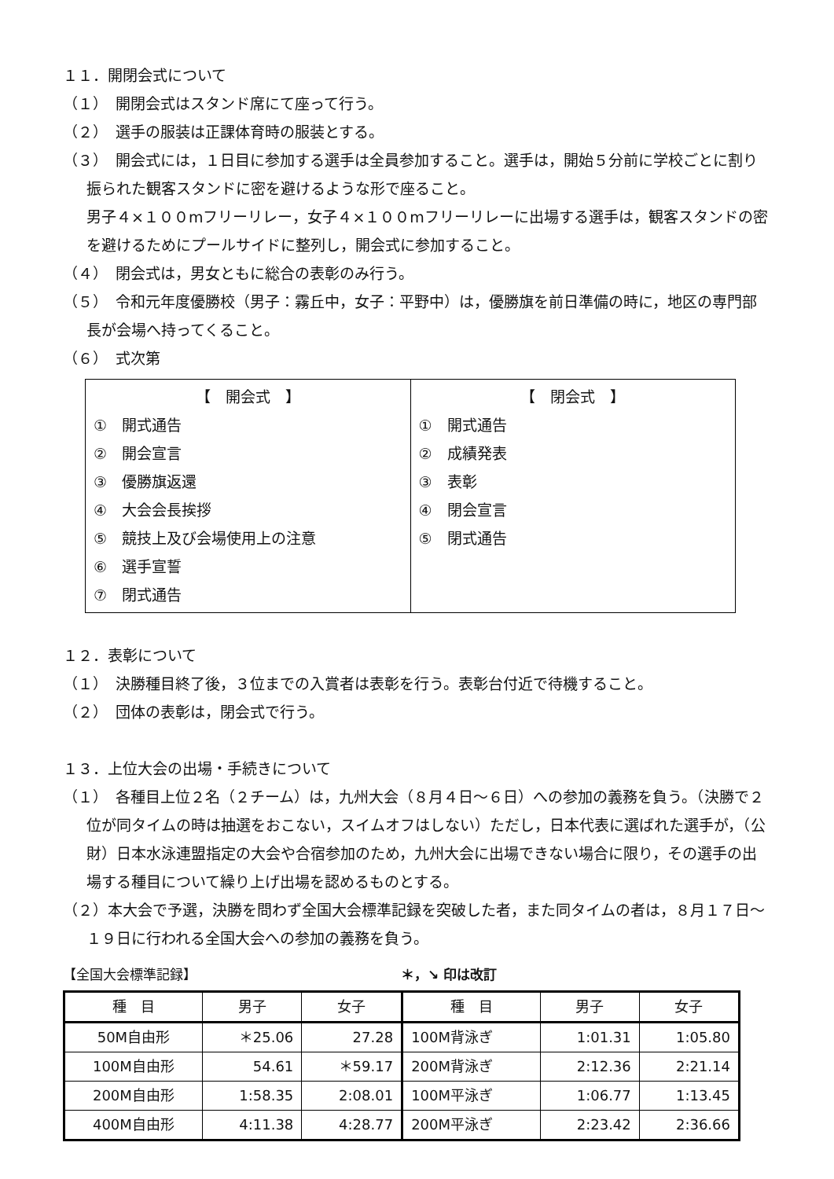１１．開閉会式について
（１）　開閉会式はスタンド席にて座って行う。
（２）　選手の服装は正課体育時の服装とする。
（３）　開会式には，１日目に参加する選手は全員参加すること。選手は，開始５分前に学校ごとに割り振られた観客スタンドに密を避けるような形で座ること。
男子４×１００mフリーリレー，女子４×１００mフリーリレーに出場する選手は，観客スタンドの密を避けるためにプールサイドに整列し，開会式に参加すること。
（４）　閉会式は，男女ともに総合の表彰のみ行う。
（５）　令和元年度優勝校（男子：霧丘中，女子：平野中）は，優勝旗を前日準備の時に，地区の専門部長が会場へ持ってくること。
（６）　式次第
| 【 開会式 】 ① 開式通告 ② 開会宣言 ③ 優勝旗返還 ④ 大会会長挨拶 ⑤ 競技上及び会場使用上の注意 ⑥ 選手宣誓 ⑦ 閉式通告 | 【 閉会式 】 ① 開式通告 ② 成績発表 ③ 表彰 ④ 閉会宣言 ⑤ 閉式通告 |
１２．表彰について
（１）　決勝種目終了後，３位までの入賞者は表彰を行う。表彰台付近で待機すること。
（２）　団体の表彰は，閉会式で行う。
１３．上位大会の出場・手続きについて
（１）　各種目上位２名（２チーム）は，九州大会（８月４日～６日）への参加の義務を負う。（決勝で２位が同タイムの時は抽選をおこない，スイムオフはしない）ただし，日本代表に選ばれた選手が，（公財）日本水泳連盟指定の大会や合宿参加のため，九州大会に出場できない場合に限り，その選手の出場する種目について繰り上げ出場を認めるものとする。
（２）本大会で予選，決勝を問わず全国大会標準記録を突破した者，また同タイムの者は，８月１７日～１９日に行われる全国大会への参加の義務を負う。
【全国大会標準記録】 ＊，↘ 印は改訂
| 種 目 | 男子 | 女子 | 種 目 | 男子 | 女子 |
| --- | --- | --- | --- | --- | --- |
| 50M自由形 | ＊25.06 | 27.28 | 100M背泳ぎ | 1:01.31 | 1:05.80 |
| 100M自由形 | 54.61 | ＊59.17 | 200M背泳ぎ | 2:12.36 | 2:21.14 |
| 200M自由形 | 1:58.35 | 2:08.01 | 100M平泳ぎ | 1:06.77 | 1:13.45 |
| 400M自由形 | 4:11.38 | 4:28.77 | 200M平泳ぎ | 2:23.42 | 2:36.66 |